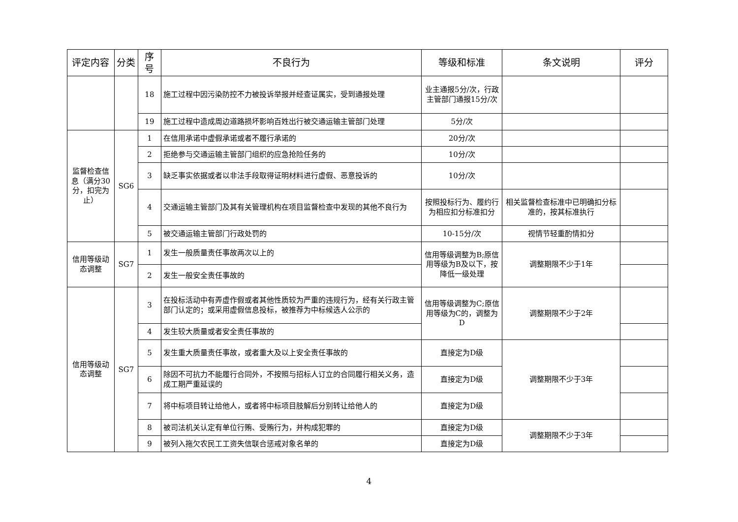| 评定内容 | 分类 | 序号 | 不良行为 | 等级和标准 | 条文说明 | 评分 |
| --- | --- | --- | --- | --- | --- | --- |
| | | 18 | 施工过程中因污染防控不力被投诉举报并经查证属实，受到通报处理 | 业主通报5分/次，行政主管部门通报15分/次 | | |
| | | 19 | 施工过程中造成周边道路损坏影响百姓出行被交通运输主管部门处理 | 5分/次 | | |
| 监督检查信息（满分30分，扣完为止） | SG6 | 1 | 在信用承诺中虚假承诺或者不履行承诺的 | 20分/次 | | |
| | | 2 | 拒绝参与交通运输主管部门组织的应急抢险任务的 | 10分/次 | | |
| | | 3 | 缺乏事实依据或者以非法手段取得证明材料进行虚假、恶意投诉的 | 10分/次 | | |
| | | 4 | 交通运输主管部门及其有关管理机构在项目监督检查中发现的其他不良行为 | 按照投标行为、履约行为相应扣分标准扣分 | 相关监督检查标准中已明确扣分标准的，按其标准执行 | |
| | | 5 | 被交通运输主管部门行政处罚的 | 10-15分/次 | 视情节轻重酌情扣分 | |
| 信用等级动态调整 | SG7 | 1 | 发生一般质量责任事故两次以上的 | 信用等级调整为B;原信用等级为B及以下，按降低一级处理 | 调整期限不少于1年 | |
| | | 2 | 发生一般安全责任事故的 | | | |
| 信用等级动态调整 | SG7 | 3 | 在投标活动中有弄虚作假或者其他性质较为严重的违规行为，经有关行政主管部门认定的；或采用虚假信息投标，被推荐为中标候选人公示的 | 信用等级调整为C;原信用等级为C的，调整为D | 调整期限不少于2年 | |
| | | 4 | 发生较大质量或者安全责任事故的 | | | |
| | | 5 | 发生重大质量责任事故，或者重大及以上安全责任事故的 | 直接定为D级 | 调整期限不少于3年 | |
| | | 6 | 除因不可抗力不能履行合同外，不按照与招标人订立的合同履行相关义务，造成工期严重延误的 | 直接定为D级 | | |
| | | 7 | 将中标项目转让给他人，或者将中标项目肢解后分别转让给他人的 | 直接定为D级 | | |
| | | 8 | 被司法机关认定有单位行贿、受贿行为，并构成犯罪的 | 直接定为D级 | 调整期限不少于3年 | |
| | | 9 | 被列入拖欠农民工工资失信联合惩戒对象名单的 | 直接定为D级 | | |
4